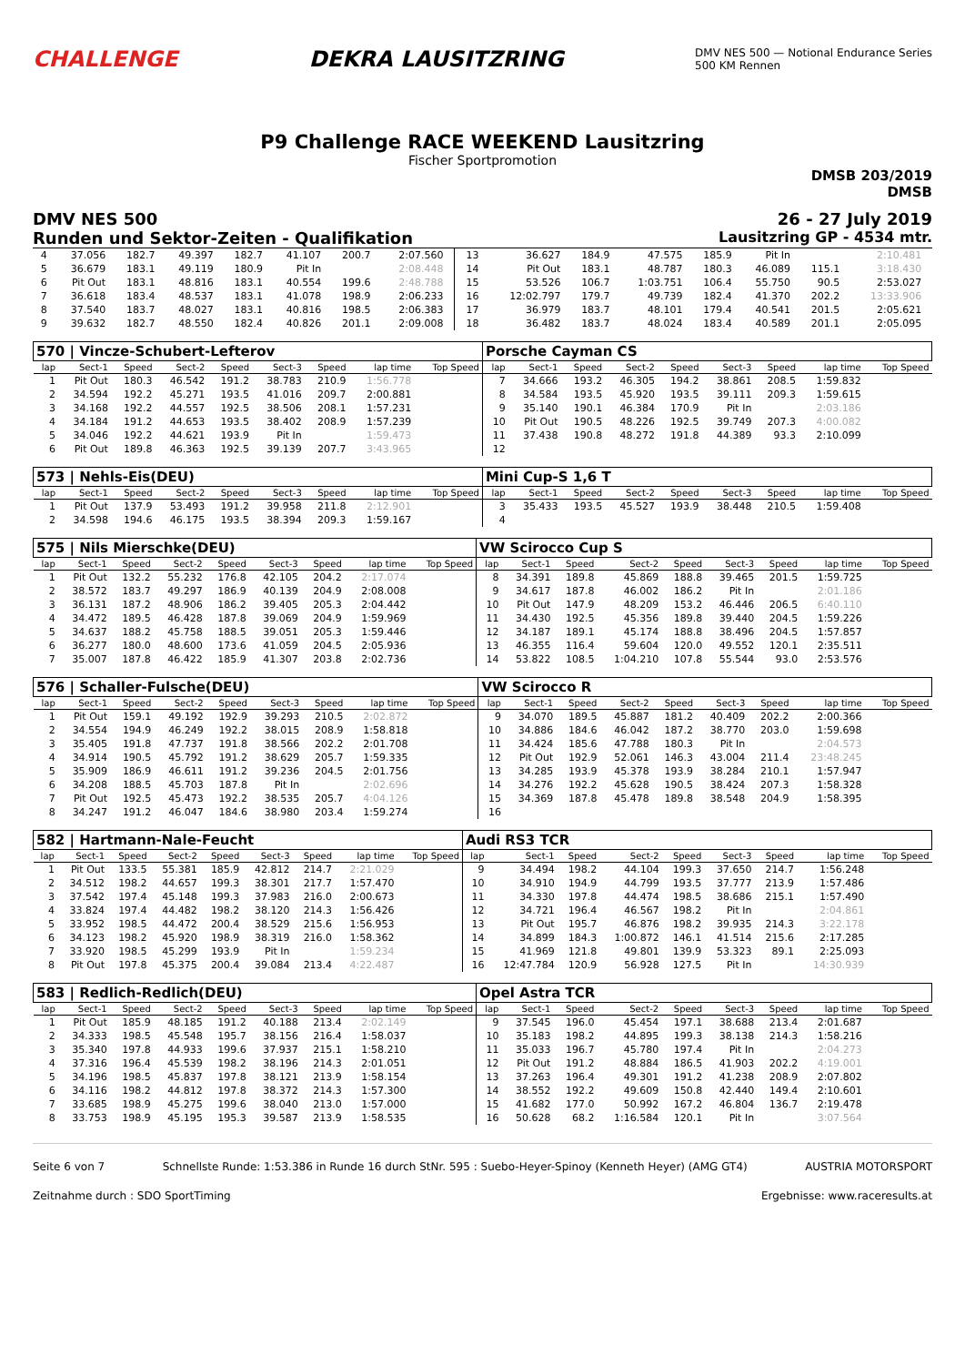CHALLENGE DEKRA LAUSITZRING
DMV NES 500 — Notional Endurance Series
500 KM Rennen
P9 Challenge RACE WEEKEND Lausitzring
Fischer Sportpromotion
DMSB 203/2019
DMSB
DMV NES 500 26 - 27 July 2019
Runden und Sektor-Zeiten - Qualifikation Lausitzring GP - 4534 mtr.
| 4 | 37.056 | 182.7 | 49.397 | 182.7 | 41.107 | 200.7 | 2:07.560 | | 13 | 36.627 | 184.9 | 47.575 | 185.9 | Pit In | | 2:10.481 | |
| 5 | 36.679 | 183.1 | 49.119 | 180.9 | Pit In | | 2:08.448 | | 14 | Pit Out | 183.1 | 48.787 | 180.3 | 46.089 | 115.1 | 3:18.430 | |
| 6 | Pit Out | 183.1 | 48.816 | 183.1 | 40.554 | 199.6 | 2:48.788 | | 15 | 53.526 | 106.7 | 1:03.751 | 106.4 | 55.750 | 90.5 | 2:53.027 | |
| 7 | 36.618 | 183.4 | 48.537 | 183.1 | 41.078 | 198.9 | 2:06.233 | | 16 | 12:02.797 | 179.7 | 49.739 | 182.4 | 41.370 | 202.2 | 13:33.906 | |
| 8 | 37.540 | 183.7 | 48.027 | 183.1 | 40.816 | 198.5 | 2:06.383 | | 17 | 36.979 | 183.7 | 48.101 | 179.4 | 40.541 | 201.5 | 2:05.621 | |
| 9 | 39.632 | 182.7 | 48.550 | 182.4 | 40.826 | 201.1 | 2:09.008 | | 18 | 36.482 | 183.7 | 48.024 | 183.4 | 40.589 | 201.1 | 2:05.095 | |
| 570 / Vincze-Schubert-Lefterov | | | | | | | | | Porsche Cayman CS | | | | | | | | |
| lap | Sect-1 | Speed | Sect-2 | Speed | Sect-3 | Speed | lap time | Top Speed | lap | Sect-1 | Speed | Sect-2 | Speed | Sect-3 | Speed | lap time | Top Speed |
| 1 | Pit Out | 180.3 | 46.542 | 191.2 | 38.783 | 210.9 | 1:56.778 | | 7 | 34.666 | 193.2 | 46.305 | 194.2 | 38.861 | 208.5 | 1:59.832 | |
| 2 | 34.594 | 192.2 | 45.271 | 193.5 | 41.016 | 209.7 | 2:00.881 | | 8 | 34.584 | 193.5 | 45.920 | 193.5 | 39.111 | 209.3 | 1:59.615 | |
| 3 | 34.168 | 192.2 | 44.557 | 192.5 | 38.506 | 208.1 | 1:57.231 | | 9 | 35.140 | 190.1 | 46.384 | 170.9 | Pit In | | 2:03.186 | |
| 4 | 34.184 | 191.2 | 44.653 | 193.5 | 38.402 | 208.9 | 1:57.239 | | 10 | Pit Out | 190.5 | 48.226 | 192.5 | 39.749 | 207.3 | 4:00.082 | |
| 5 | 34.046 | 192.2 | 44.621 | 193.9 | Pit In | | 1:59.473 | | 11 | 37.438 | 190.8 | 48.272 | 191.8 | 44.389 | 93.3 | 2:10.099 | |
| 6 | Pit Out | 189.8 | 46.363 | 192.5 | 39.139 | 207.7 | 3:43.965 | | 12 | | | | | | | | |
| 573 / Nehls-Eis(DEU) | | | | | | | | | Mini Cup-S 1,6 T | | | | | | | | |
| lap | Sect-1 | Speed | Sect-2 | Speed | Sect-3 | Speed | lap time | Top Speed | lap | Sect-1 | Speed | Sect-2 | Speed | Sect-3 | Speed | lap time | Top Speed |
| 1 | Pit Out | 137.9 | 53.493 | 191.2 | 39.958 | 211.8 | 2:12.901 | | 3 | 35.433 | 193.5 | 45.527 | 193.9 | 38.448 | 210.5 | 1:59.408 | |
| 2 | 34.598 | 194.6 | 46.175 | 193.5 | 38.394 | 209.3 | 1:59.167 | | 4 | | | | | | | | |
| 575 / Nils Mierschke(DEU) | | | | | | | | | VW Scirocco Cup S | | | | | | | | |
| lap | Sect-1 | Speed | Sect-2 | Speed | Sect-3 | Speed | lap time | Top Speed | lap | Sect-1 | Speed | Sect-2 | Speed | Sect-3 | Speed | lap time | Top Speed |
| 1 | Pit Out | 132.2 | 55.232 | 176.8 | 42.105 | 204.2 | 2:17.074 | | 8 | 34.391 | 189.8 | 45.869 | 188.8 | 39.465 | 201.5 | 1:59.725 | |
| 2 | 38.572 | 183.7 | 49.297 | 186.9 | 40.139 | 204.9 | 2:08.008 | | 9 | 34.617 | 187.8 | 46.002 | 186.2 | Pit In | | 2:01.186 | |
| 3 | 36.131 | 187.2 | 48.906 | 186.2 | 39.405 | 205.3 | 2:04.442 | | 10 | Pit Out | 147.9 | 48.209 | 153.2 | 46.446 | 206.5 | 6:40.110 | |
| 4 | 34.472 | 189.5 | 46.428 | 187.8 | 39.069 | 204.9 | 1:59.969 | | 11 | 34.430 | 192.5 | 45.356 | 189.8 | 39.440 | 204.5 | 1:59.226 | |
| 5 | 34.637 | 188.2 | 45.758 | 188.5 | 39.051 | 205.3 | 1:59.446 | | 12 | 34.187 | 189.1 | 45.174 | 188.8 | 38.496 | 204.5 | 1:57.857 | |
| 6 | 36.277 | 180.0 | 48.600 | 173.6 | 41.059 | 204.5 | 2:05.936 | | 13 | 46.355 | 116.4 | 59.604 | 120.0 | 49.552 | 120.1 | 2:35.511 | |
| 7 | 35.007 | 187.8 | 46.422 | 185.9 | 41.307 | 203.8 | 2:02.736 | | 14 | 53.822 | 108.5 | 1:04.210 | 107.8 | 55.544 | 93.0 | 2:53.576 | |
| 576 / Schaller-Fulsche(DEU) | | | | | | | | | VW Scirocco R | | | | | | | | |
| lap | Sect-1 | Speed | Sect-2 | Speed | Sect-3 | Speed | lap time | Top Speed | lap | Sect-1 | Speed | Sect-2 | Speed | Sect-3 | Speed | lap time | Top Speed |
| 1 | Pit Out | 159.1 | 49.192 | 192.9 | 39.293 | 210.5 | 2:02.872 | | 9 | 34.070 | 189.5 | 45.887 | 181.2 | 40.409 | 202.2 | 2:00.366 | |
| 2 | 34.554 | 194.9 | 46.249 | 192.2 | 38.015 | 208.9 | 1:58.818 | | 10 | 34.886 | 184.6 | 46.042 | 187.2 | 38.770 | 203.0 | 1:59.698 | |
| 3 | 35.405 | 191.8 | 47.737 | 191.8 | 38.566 | 202.2 | 2:01.708 | | 11 | 34.424 | 185.6 | 47.788 | 180.3 | Pit In | | 2:04.573 | |
| 4 | 34.914 | 190.5 | 45.792 | 191.2 | 38.629 | 205.7 | 1:59.335 | | 12 | Pit Out | 192.9 | 52.061 | 146.3 | 43.004 | 211.4 | 23:48.245 | |
| 5 | 35.909 | 186.9 | 46.611 | 191.2 | 39.236 | 204.5 | 2:01.756 | | 13 | 34.285 | 193.9 | 45.378 | 193.9 | 38.284 | 210.1 | 1:57.947 | |
| 6 | 34.208 | 188.5 | 45.703 | 187.8 | Pit In | | 2:02.696 | | 14 | 34.276 | 192.2 | 45.628 | 190.5 | 38.424 | 207.3 | 1:58.328 | |
| 7 | Pit Out | 192.5 | 45.473 | 192.2 | 38.535 | 205.7 | 4:04.126 | | 15 | 34.369 | 187.8 | 45.478 | 189.8 | 38.548 | 204.9 | 1:58.395 | |
| 8 | 34.247 | 191.2 | 46.047 | 184.6 | 38.980 | 203.4 | 1:59.274 | | 16 | | | | | | | | |
| 582 / Hartmann-Nale-Feucht | | | | | | | | | Audi RS3 TCR | | | | | | | | |
| lap | Sect-1 | Speed | Sect-2 | Speed | Sect-3 | Speed | lap time | Top Speed | lap | Sect-1 | Speed | Sect-2 | Speed | Sect-3 | Speed | lap time | Top Speed |
| 1 | Pit Out | 133.5 | 55.381 | 185.9 | 42.812 | 214.7 | 2:21.029 | | 9 | 34.494 | 198.2 | 44.104 | 199.3 | 37.650 | 214.7 | 1:56.248 | |
| 2 | 34.512 | 198.2 | 44.657 | 199.3 | 38.301 | 217.7 | 1:57.470 | | 10 | 34.910 | 194.9 | 44.799 | 193.5 | 37.777 | 213.9 | 1:57.486 | |
| 3 | 37.542 | 197.4 | 45.148 | 199.3 | 37.983 | 216.0 | 2:00.673 | | 11 | 34.330 | 197.8 | 44.474 | 198.5 | 38.686 | 215.1 | 1:57.490 | |
| 4 | 33.824 | 197.4 | 44.482 | 198.2 | 38.120 | 214.3 | 1:56.426 | | 12 | 34.721 | 196.4 | 46.567 | 198.2 | Pit In | | 2:04.861 | |
| 5 | 33.952 | 198.5 | 44.472 | 200.4 | 38.529 | 215.6 | 1:56.953 | | 13 | Pit Out | 195.7 | 46.876 | 198.2 | 39.935 | 214.3 | 3:22.178 | |
| 6 | 34.123 | 198.2 | 45.920 | 198.9 | 38.319 | 216.0 | 1:58.362 | | 14 | 34.899 | 184.3 | 1:00.872 | 146.1 | 41.514 | 215.6 | 2:17.285 | |
| 7 | 33.920 | 198.5 | 45.299 | 193.9 | Pit In | | 1:59.234 | | 15 | 41.969 | 121.8 | 49.801 | 139.9 | 53.323 | 89.1 | 2:25.093 | |
| 8 | Pit Out | 197.8 | 45.375 | 200.4 | 39.084 | 213.4 | 4:22.487 | | 16 | 12:47.784 | 120.9 | 56.928 | 127.5 | Pit In | | 14:30.939 | |
| 583 / Redlich-Redlich(DEU) | | | | | | | | | Opel Astra TCR | | | | | | | | |
| lap | Sect-1 | Speed | Sect-2 | Speed | Sect-3 | Speed | lap time | Top Speed | lap | Sect-1 | Speed | Sect-2 | Speed | Sect-3 | Speed | lap time | Top Speed |
| 1 | Pit Out | 185.9 | 48.185 | 191.2 | 40.188 | 213.4 | 2:02.149 | | 9 | 37.545 | 196.0 | 45.454 | 197.1 | 38.688 | 213.4 | 2:01.687 | |
| 2 | 34.333 | 198.5 | 45.548 | 195.7 | 38.156 | 216.4 | 1:58.037 | | 10 | 35.183 | 198.2 | 44.895 | 199.3 | 38.138 | 214.3 | 1:58.216 | |
| 3 | 35.340 | 197.8 | 44.933 | 199.6 | 37.937 | 215.1 | 1:58.210 | | 11 | 35.033 | 196.7 | 45.780 | 197.4 | Pit In | | 2:04.273 | |
| 4 | 37.316 | 196.4 | 45.539 | 198.2 | 38.196 | 214.3 | 2:01.051 | | 12 | Pit Out | 191.2 | 48.884 | 186.5 | 41.903 | 202.2 | 4:19.001 | |
| 5 | 34.196 | 198.5 | 45.837 | 197.8 | 38.121 | 213.9 | 1:58.154 | | 13 | 37.263 | 196.4 | 49.301 | 191.2 | 41.238 | 208.9 | 2:07.802 | |
| 6 | 34.116 | 198.2 | 44.812 | 197.8 | 38.372 | 214.3 | 1:57.300 | | 14 | 38.552 | 192.2 | 49.609 | 150.8 | 42.440 | 149.4 | 2:10.601 | |
| 7 | 33.685 | 198.9 | 45.275 | 199.6 | 38.040 | 213.0 | 1:57.000 | | 15 | 41.682 | 177.0 | 50.992 | 167.2 | 46.804 | 136.7 | 2:19.478 | |
| 8 | 33.753 | 198.9 | 45.195 | 195.3 | 39.587 | 213.9 | 1:58.535 | | 16 | 50.628 | 68.2 | 1:16.584 | 120.1 | Pit In | | 3:07.564 | |
Seite 6 von 7 Schnellste Runde: 1:53.386 in Runde 16 durch StNr. 595 : Suebo-Heyer-Spinoy (Kenneth Heyer) (AMG GT4) AUSTRIA MOTORSPORT
Zeitnahme durch : SDO SportTiming Ergebnisse: www.raceresults.at